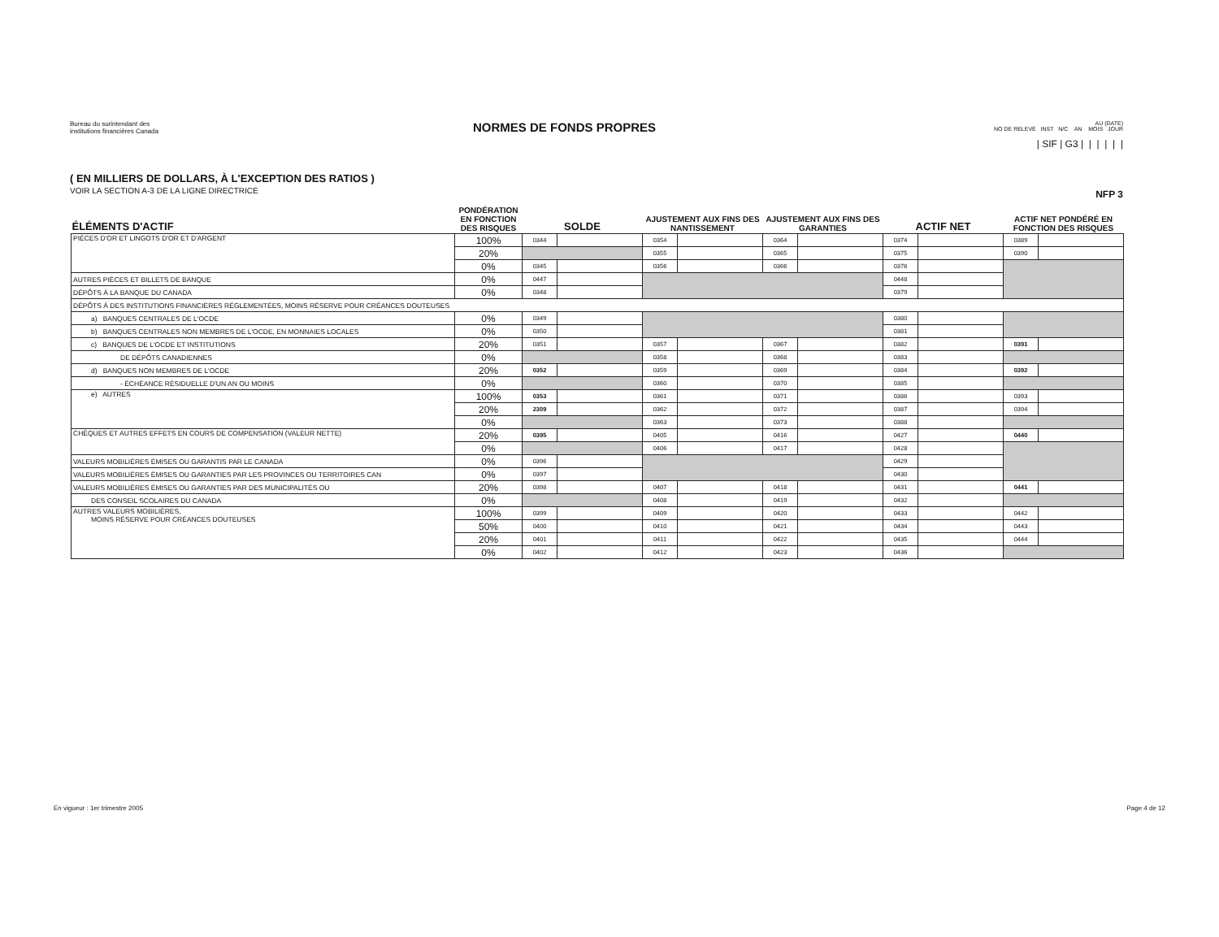Bureau du surintendant des
institutions financières Canada
NORMES DE FONDS PROPRES
AU (DATE)
NO DE RELEVÉ INST N/C AN MOIS JOUR
| SIF | G3 | | | | | |
( EN MILLIERS DE DOLLARS, À L'EXCEPTION DES RATIOS )
VOIR LA SECTION A-3 DE LA LIGNE DIRECTRICE
NFP 3
| ÉLÉMENTS D'ACTIF | PONDÉRATION EN FONCTION DES RISQUES | SOLDE | | AJUSTEMENT AUX FINS DES NANTISSEMENT | | AJUSTEMENT AUX FINS DES GARANTIES | | ACTIF NET | | ACTIF NET PONDÉRÉ EN FONCTION DES RISQUES | |
| --- | --- | --- | --- | --- | --- | --- | --- | --- | --- | --- | --- |
| PIÈCES D'OR ET LINGOTS D'OR ET D'ARGENT | 100% | 0344 | | 0354 | | 0364 | | 0374 | | 0389 | |
| | 20% | | | 0355 | | 0365 | | 0375 | | 0390 | |
| | 0% | 0345 | | 0356 | | 0366 | | 0376 | | | |
| AUTRES PIÈCES ET BILLETS DE BANQUE | 0% | 0447 | | | | | | 0448 | | | |
| DÉPÔTS À LA BANQUE DU CANADA | 0% | 0348 | | | | | | 0379 | | | |
| DÉPÔTS À DES INSTITUTIONS FINANCIÈRES RÉGLEMENTÉES, MOINS RÉSERVE POUR CRÉANCES DOUTEUSES | | | | | | | | | | | |
| a) BANQUES CENTRALES DE L'OCDE | 0% | 0349 | | | | | | 0380 | | | |
| b) BANQUES CENTRALES NON MEMBRES DE L'OCDE, EN MONNAIES LOCALES | 0% | 0350 | | | | | | 0381 | | | |
| c) BANQUES DE L'OCDE ET INSTITUTIONS | 20% | 0351 | | 0357 | | 0367 | | 0382 | | 0391 | |
| DE DÉPÔTS CANADIENNES | 0% | | | 0358 | | 0368 | | 0383 | | | |
| d) BANQUES NON MEMBRES DE L'OCDE | 20% | 0352 | | 0359 | | 0369 | | 0384 | | 0392 | |
| - ÉCHÉANCE RÉSIDUELLE D'UN AN OU MOINS | 0% | | | 0360 | | 0370 | | 0385 | | | |
| e) AUTRES | 100% | 0353 | | 0361 | | 0371 | | 0386 | | 0393 | |
| | 20% | 2309 | | 0362 | | 0372 | | 0387 | | 0394 | |
| | 0% | | | 0363 | | 0373 | | 0388 | | | |
| CHÈQUES ET AUTRES EFFETS EN COURS DE COMPENSATION (VALEUR NETTE) | 20% | 0395 | | 0405 | | 0416 | | 0427 | | 0440 | |
| | 0% | | | 0406 | | 0417 | | 0428 | | | |
| VALEURS MOBILIÈRES ÉMISES OU GARANTIS PAR LE CANADA | 0% | 0396 | | | | | | 0429 | | | |
| VALEURS MOBILIÈRES ÉMISES OU GARANTIES PAR LES PROVINCES OU TERRITOIRES CAN | 0% | 0397 | | | | | | 0430 | | | |
| VALEURS MOBILIÈRES ÉMISES OU GARANTIES PAR DES MUNICIPALITÉS OU | 20% | 0398 | | 0407 | | 0418 | | 0431 | | 0441 | |
| DES CONSEIL SCOLAIRES DU CANADA | 0% | | | 0408 | | 0419 | | 0432 | | | |
| AUTRES VALEURS MOBILIÈRES, MOINS RÉSERVE POUR CRÉANCES DOUTEUSES | 100% | 0399 | | 0409 | | 0420 | | 0433 | | 0442 | |
| | 50% | 0400 | | 0410 | | 0421 | | 0434 | | 0443 | |
| | 20% | 0401 | | 0411 | | 0422 | | 0435 | | 0444 | |
| | 0% | 0402 | | 0412 | | 0423 | | 0436 | | | |
En vigueur : 1er trimestre 2005 Page 4 de 12